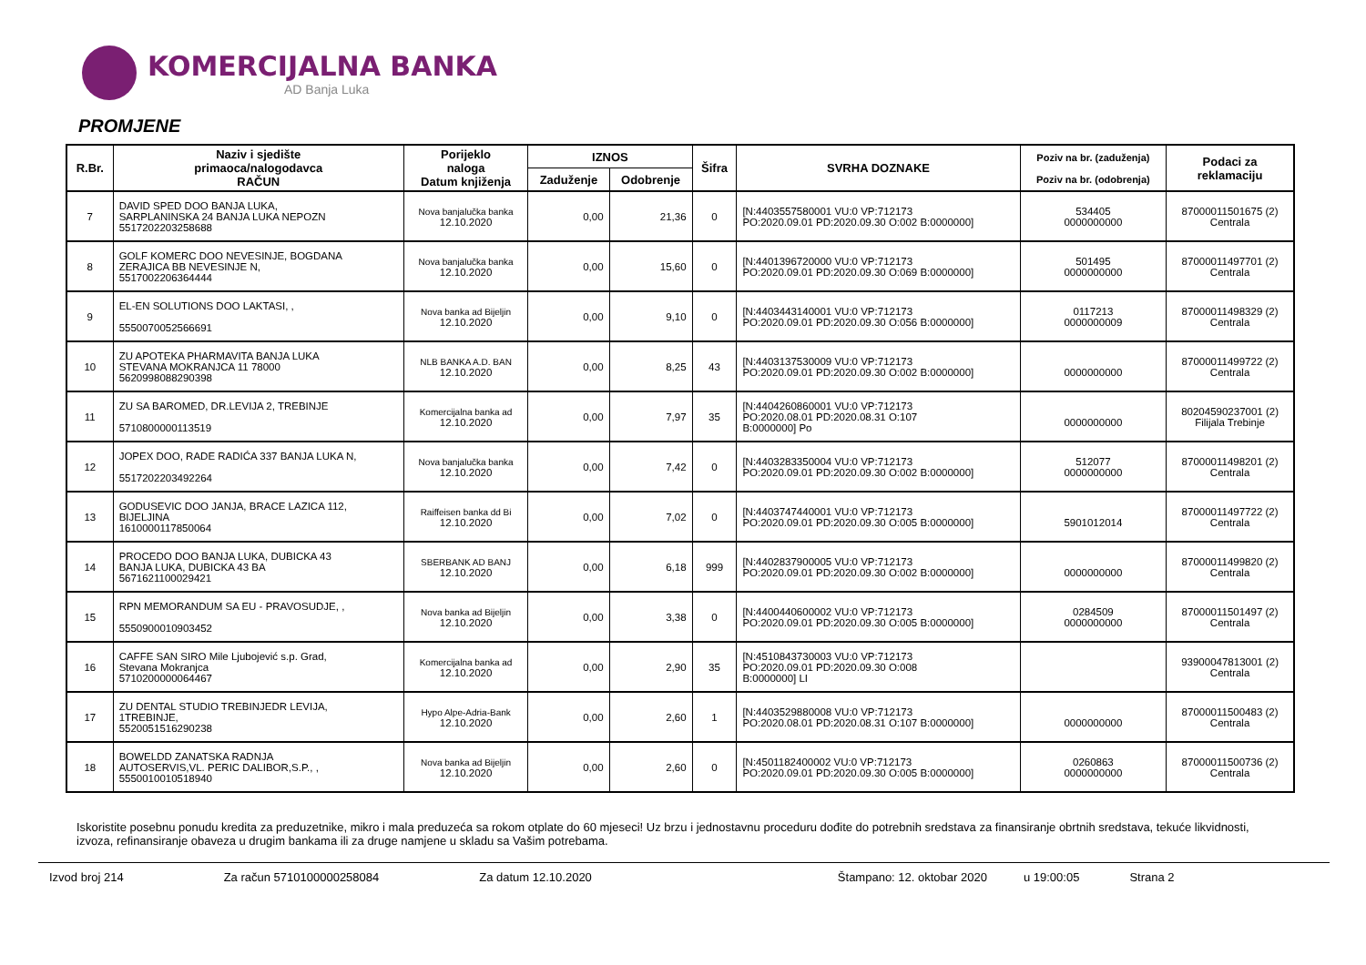KOMERCIJALNA BANKA
AD Banja Luka
PROMJENE
| R.Br. | Naziv i sjedište primaoca/nalogodavca RAČUN | Porijeklo naloga Datum knjiženja | IZNOS | | Šifra | SVRHA DOZNAKE | Poziv na br. (zaduženja) Poziv na br. (odobrenja) | Podaci za reklamaciju |
| --- | --- | --- | --- | --- | --- | --- | --- | --- |
| | | | Zaduženje | Odobrenje | | | | |
| 7 | DAVID SPED DOO BANJA LUKA, SARPLANINSKA 24 BANJA LUKA NEPOZN 5517202203258688 | Nova banjalučka banka 12.10.2020 | 0,00 | 21,36 | 0 | [N:4403557580001 VU:0 VP:712173 PO:2020.09.01 PD:2020.09.30 O:002 B:0000000] | 534405 0000000000 | 87000011501675 (2) Centrala |
| 8 | GOLF KOMERC DOO NEVESINJE, BOGDANA ZERAJICA BB NEVESINJE N, 5517002206364444 | Nova banjalučka banka 12.10.2020 | 0,00 | 15,60 | 0 | [N:4401396720000 VU:0 VP:712173 PO:2020.09.01 PD:2020.09.30 O:069 B:0000000] | 501495 0000000000 | 87000011497701 (2) Centrala |
| 9 | EL-EN SOLUTIONS DOO LAKTASI, , 5550070052566691 | Nova banka ad Bijeljin 12.10.2020 | 0,00 | 9,10 | 0 | [N:4403443140001 VU:0 VP:712173 PO:2020.09.01 PD:2020.09.30 O:056 B:0000000] | 0117213 0000000009 | 87000011498329 (2) Centrala |
| 10 | ZU APOTEKA PHARMAVITA BANJA LUKA STEVANA MOKRANJCA 11 78000 5620998088290398 | NLB BANKA A.D. BAN 12.10.2020 | 0,00 | 8,25 | 43 | [N:4403137530009 VU:0 VP:712173 PO:2020.09.01 PD:2020.09.30 O:002 B:0000000] | 0000000000 | 87000011499722 (2) Centrala |
| 11 | ZU SA BAROMED, DR.LEVIJA 2, TREBINJE 5710800000113519 | Komercijalna banka ad 12.10.2020 | 0,00 | 7,97 | 35 | [N:4404260860001 VU:0 VP:712173 PO:2020.08.01 PD:2020.08.31 O:107 B:0000000] Po | 0000000000 | 80204590237001 (2) Filijala Trebinje |
| 12 | JOPEX DOO, RADE RADIĆA 337 BANJA LUKA N, 5517202203492264 | Nova banjalučka banka 12.10.2020 | 0,00 | 7,42 | 0 | [N:4403283350004 VU:0 VP:712173 PO:2020.09.01 PD:2020.09.30 O:002 B:0000000] | 512077 0000000000 | 87000011498201 (2) Centrala |
| 13 | GODUSEVIC DOO JANJA, BRACE LAZICA 112, BIJELJINA 1610000117850064 | Raiffeisen banka dd Bi 12.10.2020 | 0,00 | 7,02 | 0 | [N:4403747440001 VU:0 VP:712173 PO:2020.09.01 PD:2020.09.30 O:005 B:0000000] | 5901012014 | 87000011497722 (2) Centrala |
| 14 | PROCEDO DOO BANJA LUKA, DUBICKA 43 BANJA LUKA, DUBICKA 43 BA 5671621100029421 | SBERBANK AD BANJ 12.10.2020 | 0,00 | 6,18 | 999 | [N:4402837900005 VU:0 VP:712173 PO:2020.09.01 PD:2020.09.30 O:002 B:0000000] | 0000000000 | 87000011499820 (2) Centrala |
| 15 | RPN MEMORANDUM SA EU - PRAVOSUDJE, , 5550900010903452 | Nova banka ad Bijeljin 12.10.2020 | 0,00 | 3,38 | 0 | [N:4400440600002 VU:0 VP:712173 PO:2020.09.01 PD:2020.09.30 O:005 B:0000000] | 0284509 0000000000 | 87000011501497 (2) Centrala |
| 16 | CAFFE SAN SIRO Mile Ljubojević s.p. Grad, Stevana Mokranjca 5710200000064467 | Komercijalna banka ad 12.10.2020 | 0,00 | 2,90 | 35 | [N:4510843730003 VU:0 VP:712173 PO:2020.09.01 PD:2020.09.30 O:008 B:0000000] LI | | 93900047813001 (2) Centrala |
| 17 | ZU DENTAL STUDIO TREBINJEDR LEVIJA, 1TREBINJE, 5520051516290238 | Hypo Alpe-Adria-Bank 12.10.2020 | 0,00 | 2,60 | 1 | [N:4403529880008 VU:0 VP:712173 PO:2020.08.01 PD:2020.08.31 O:107 B:0000000] | 0000000000 | 87000011500483 (2) Centrala |
| 18 | BOWELDD ZANATSKA RADNJA AUTOSERVIS,VL. PERIC DALIBOR,S.P., , 5550010010518940 | Nova banka ad Bijeljin 12.10.2020 | 0,00 | 2,60 | 0 | [N:4501182400002 VU:0 VP:712173 PO:2020.09.01 PD:2020.09.30 O:005 B:0000000] | 0260863 0000000000 | 87000011500736 (2) Centrala |
Iskoristite posebnu ponudu kredita za preduzetnike, mikro i mala preduzeća sa rokom otplate do 60 mjeseci! Uz brzu i jednostavnu proceduru dođite do potrebnih sredstava za finansiranje obrtnih sredstava, tekuće likvidnosti, izvoza, refinansiranje obaveza u drugim bankama ili za druge namjene u skladu sa Vašim potrebama.
Izvod broj 214 Za račun 5710100000258084 Za datum 12.10.2020 Štampano: 12. oktobar 2020 u 19:00:05 Strana 2